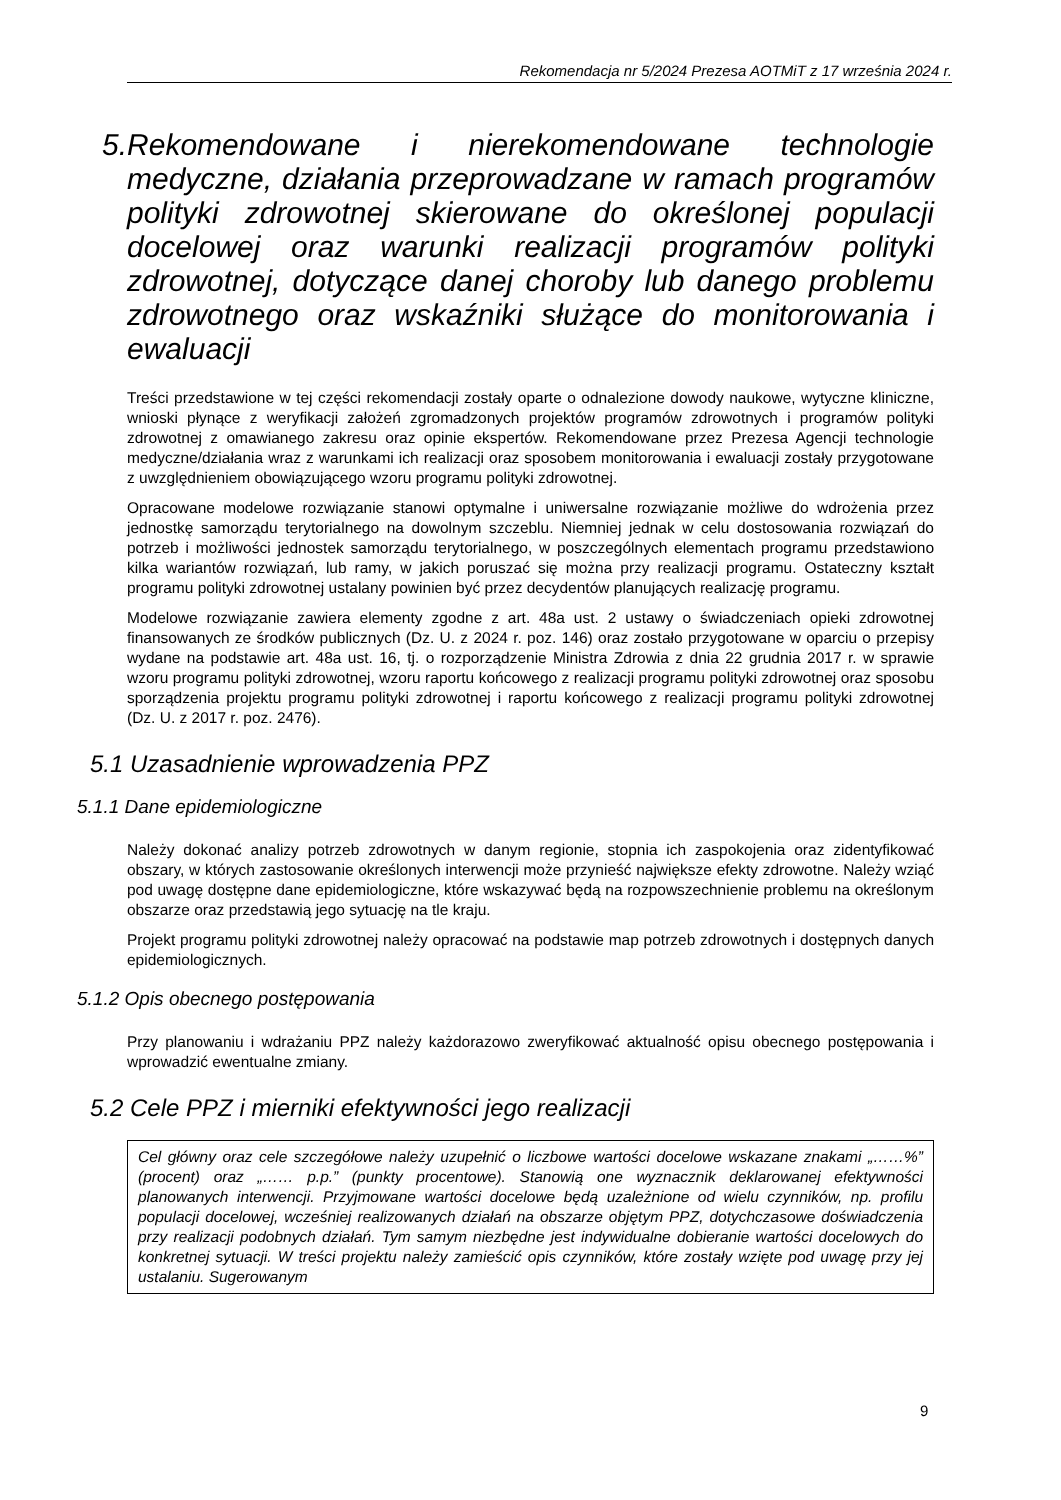Rekomendacja nr 5/2024 Prezesa AOTMiT z 17 września 2024 r.
5. Rekomendowane i nierekomendowane technologie medyczne, działania przeprowadzane w ramach programów polityki zdrowotnej skierowane do określonej populacji docelowej oraz warunki realizacji programów polityki zdrowotnej, dotyczące danej choroby lub danego problemu zdrowotnego oraz wskaźniki służące do monitorowania i ewaluacji
Treści przedstawione w tej części rekomendacji zostały oparte o odnalezione dowody naukowe, wytyczne kliniczne, wnioski płynące z weryfikacji założeń zgromadzonych projektów programów zdrowotnych i programów polityki zdrowotnej z omawianego zakresu oraz opinie ekspertów. Rekomendowane przez Prezesa Agencji technologie medyczne/działania wraz z warunkami ich realizacji oraz sposobem monitorowania i ewaluacji zostały przygotowane z uwzględnieniem obowiązującego wzoru programu polityki zdrowotnej.
Opracowane modelowe rozwiązanie stanowi optymalne i uniwersalne rozwiązanie możliwe do wdrożenia przez jednostkę samorządu terytorialnego na dowolnym szczeblu. Niemniej jednak w celu dostosowania rozwiązań do potrzeb i możliwości jednostek samorządu terytorialnego, w poszczególnych elementach programu przedstawiono kilka wariantów rozwiązań, lub ramy, w jakich poruszać się można przy realizacji programu. Ostateczny kształt programu polityki zdrowotnej ustalany powinien być przez decydentów planujących realizację programu.
Modelowe rozwiązanie zawiera elementy zgodne z art. 48a ust. 2 ustawy o świadczeniach opieki zdrowotnej finansowanych ze środków publicznych (Dz. U. z 2024 r. poz. 146) oraz zostało przygotowane w oparciu o przepisy wydane na podstawie art. 48a ust. 16, tj. o rozporządzenie Ministra Zdrowia z dnia 22 grudnia 2017 r. w sprawie wzoru programu polityki zdrowotnej, wzoru raportu końcowego z realizacji programu polityki zdrowotnej oraz sposobu sporządzenia projektu programu polityki zdrowotnej i raportu końcowego z realizacji programu polityki zdrowotnej (Dz. U. z 2017 r. poz. 2476).
5.1 Uzasadnienie wprowadzenia PPZ
5.1.1 Dane epidemiologiczne
Należy dokonać analizy potrzeb zdrowotnych w danym regionie, stopnia ich zaspokojenia oraz zidentyfikować obszary, w których zastosowanie określonych interwencji może przynieść największe efekty zdrowotne. Należy wziąć pod uwagę dostępne dane epidemiologiczne, które wskazywać będą na rozpowszechnienie problemu na określonym obszarze oraz przedstawią jego sytuację na tle kraju.
Projekt programu polityki zdrowotnej należy opracować na podstawie map potrzeb zdrowotnych i dostępnych danych epidemiologicznych.
5.1.2 Opis obecnego postępowania
Przy planowaniu i wdrażaniu PPZ należy każdorazowo zweryfikować aktualność opisu obecnego postępowania i wprowadzić ewentualne zmiany.
5.2 Cele PPZ i mierniki efektywności jego realizacji
Cel główny oraz cele szczegółowe należy uzupełnić o liczbowe wartości docelowe wskazane znakami „……%” (procent) oraz „…… p.p.” (punkty procentowe). Stanowią one wyznacznik deklarowanej efektywności planowanych interwencji. Przyjmowane wartości docelowe będą uzależnione od wielu czynników, np. profilu populacji docelowej, wcześniej realizowanych działań na obszarze objętym PPZ, dotychczasowe doświadczenia przy realizacji podobnych działań. Tym samym niezbędne jest indywidualne dobieranie wartości docelowych do konkretnej sytuacji. W treści projektu należy zamieścić opis czynników, które zostały wzięte pod uwagę przy jej ustalaniu. Sugerowanym
9